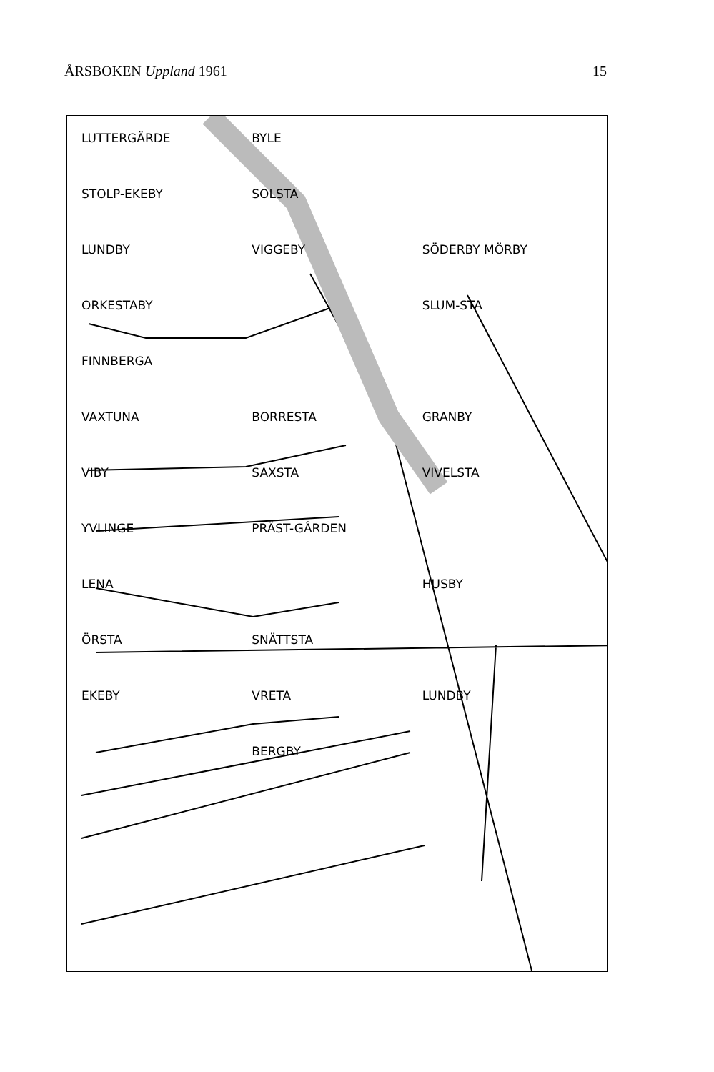ÅRSBOKEN Uppland 1961 15
LUTTERGÄRDE BYLE STOLP-EKEBY SOLSTA LUNDBY VIGGEBY SÖDERBY MÖRBY ORKESTABY SLUM-STA FINNBERGA VAXTUNA BORRESTA GRANBY VIBY SAXSTA VIVELSTA YVLINGE PRÄST-GÅRDEN LENA HUSBY ÖRSTA SNÄTTSTA EKEBY VRETA LUNDBY BERGBY